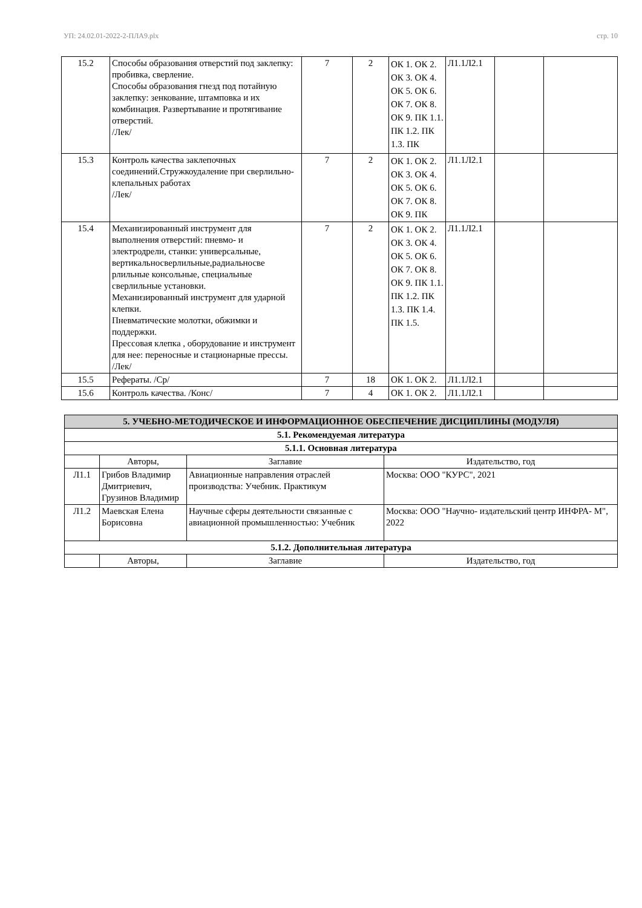УП: 24.02.01-2022-2-ПЛА9.plx стр. 10
| 15.2 | Способы образования отверстий под заклепку: пробивка, сверление. Способы образования гнезд под потайную заклепку: зенкование, штамповка и их комбинация. Развертывание и протягивание отверстий. /Лек/ | 7 | 2 | ОК 1. ОК 2. ОК 3. ОК 4. ОК 5. ОК 6. ОК 7. ОК 8. ОК 9. ПК 1.1. ПК 1.2. ПК 1.3. ПК | Л1.1Л2.1 | | |
| 15.3 | Контроль качества заклепочных соединений.Стружкоудаление при сверлильно-клепальных работах /Лек/ | 7 | 2 | ОК 1. ОК 2. ОК 3. ОК 4. ОК 5. ОК 6. ОК 7. ОК 8. ОК 9. ПК | Л1.1Л2.1 | | |
| 15.4 | Механизированный инструмент для выполнения отверстий: пневмо- и электродрели, станки: универсальные, вертикальносверлильные,радиальносве рлильные консольные, специальные сверлильные установки. Механизированный инструмент для ударной клепки. Пневматические молотки, обжимки и поддержки. Прессовая клепка , оборудование и инструмент для нее: переносные и стационарные прессы. /Лек/ | 7 | 2 | ОК 1. ОК 2. ОК 3. ОК 4. ОК 5. ОК 6. ОК 7. ОК 8. ОК 9. ПК 1.1. ПК 1.2. ПК 1.3. ПК 1.4. ПК 1.5. | Л1.1Л2.1 | | |
| 15.5 | Рефераты. /Ср/ | 7 | 18 | ОК 1. ОК 2. | Л1.1Л2.1 | | |
| 15.6 | Контроль качества. /Конс/ | 7 | 4 | ОК 1. ОК 2. | Л1.1Л2.1 | | |
| 5. УЧЕБНО-МЕТОДИЧЕСКОЕ И ИНФОРМАЦИОННОЕ ОБЕСПЕЧЕНИЕ ДИСЦИПЛИНЫ (МОДУЛЯ) | | | |
| --- | --- | --- | --- |
| 5.1. Рекомендуемая литература | | | |
| 5.1.1. Основная литература | | | |
| | Авторы, | Заглавие | Издательство, год |
| Л1.1 | Грибов Владимир Дмитриевич, Грузинов Владимир | Авиационные направления отраслей производства: Учебник. Практикум | Москва: ООО "КУРС", 2021 |
| Л1.2 | Маевская Елена Борисовна | Научные сферы деятельности связанные с авиационной промышленностью: Учебник | Москва: ООО "Научно- издательский центр ИНФРА- М", 2022 |
| 5.1.2. Дополнительная литература | | | |
| | Авторы, | Заглавие | Издательство, год |